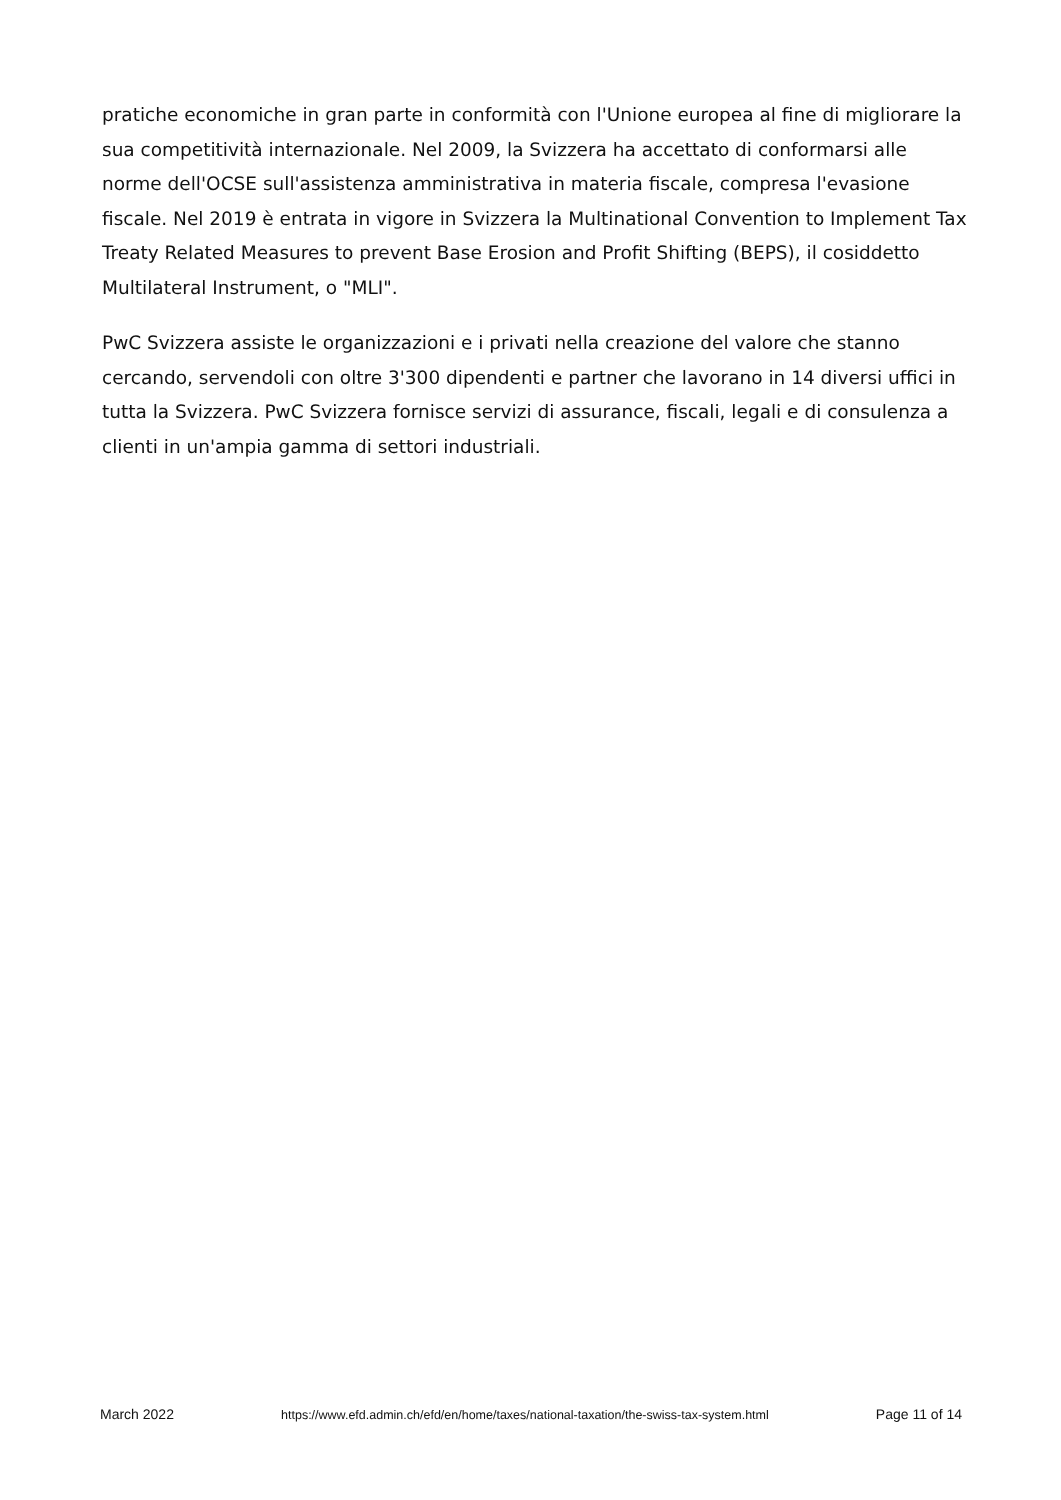pratiche economiche in gran parte in conformità con l'Unione europea al fine di migliorare la sua competitività internazionale. Nel 2009, la Svizzera ha accettato di conformarsi alle norme dell'OCSE sull'assistenza amministrativa in materia fiscale, compresa l'evasione fiscale. Nel 2019 è entrata in vigore in Svizzera la Multinational Convention to Implement Tax Treaty Related Measures to prevent Base Erosion and Profit Shifting (BEPS), il cosiddetto Multilateral Instrument, o "MLI".
PwC Svizzera assiste le organizzazioni e i privati nella creazione del valore che stanno cercando, servendoli con oltre 3'300 dipendenti e partner che lavorano in 14 diversi uffici in tutta la Svizzera. PwC Svizzera fornisce servizi di assurance, fiscali, legali e di consulenza a clienti in un'ampia gamma di settori industriali.
March 2022 https://www.efd.admin.ch/efd/en/home/taxes/national-taxation/the-swiss-tax-system.html Page 11 of 14